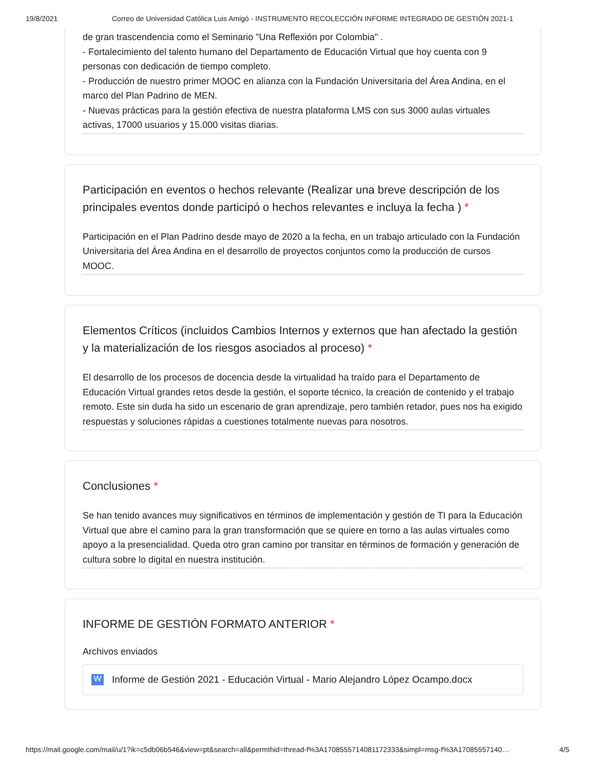19/8/2021 Correo de Universidad Católica Luis Amigó - INSTRUMENTO RECOLECCIÓN INFORME INTEGRADO DE GESTIÓN 2021-1
de gran trascendencia como el Seminario "Una Reflexión por Colombia" .
- Fortalecimiento del talento humano del Departamento de Educación Virtual que hoy cuenta con 9 personas con dedicación de tiempo completo.
- Producción de nuestro primer MOOC en alianza con la Fundación Universitaria del Área Andina, en el marco del Plan Padrino de MEN.
- Nuevas prácticas para la gestión efectiva de nuestra plataforma LMS con sus 3000 aulas virtuales activas, 17000 usuarios y 15.000 visitas diarias.
Participación en eventos o hechos relevante (Realizar una breve descripción de los principales eventos donde participó o hechos relevantes e incluya la fecha ) *
Participación en el Plan Padrino desde mayo de 2020 a la fecha, en un trabajo articulado con la Fundación Universitaria del Área Andina en el desarrollo de proyectos conjuntos como la producción de cursos MOOC.
Elementos Críticos (incluidos Cambios Internos y externos que han afectado la gestión y la materialización de los riesgos asociados al proceso) *
El desarrollo de los procesos de docencia desde la virtualidad ha traído para el Departamento de Educación Virtual grandes retos desde la gestión, el soporte técnico, la creación de contenido y el trabajo remoto. Este sin duda ha sido un escenario de gran aprendizaje, pero también retador, pues nos ha exigido respuestas y soluciones rápidas a cuestiones totalmente nuevas para nosotros.
Conclusiones *
Se han tenido avances muy significativos en términos de implementación y gestión de TI para la Educación Virtual que abre el camino para la gran transformación que se quiere en torno a las aulas virtuales como apoyo a la presencialidad. Queda otro gran camino por transitar en términos de formación y generación de cultura sobre lo digital en nuestra institución.
INFORME DE GESTIÓN FORMATO ANTERIOR *
Archivos enviados
W Informe de Gestión 2021 - Educación Virtual - Mario Alejandro López Ocampo.docx
https://mail.google.com/mail/u/1?ik=c5db06b546&view=pt&search=all&permthid=thread-f%3A1708555714081172333&simpl=msg-f%3A17085557140… 4/5